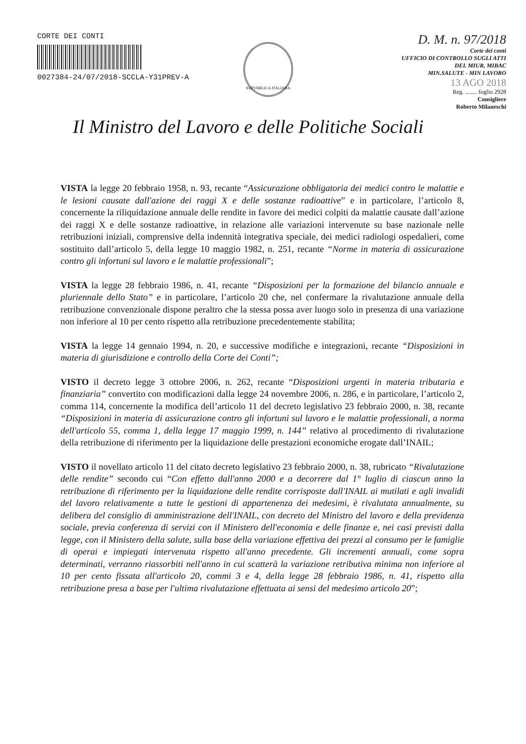CORTE DEI CONTI
0027384-24/07/2018-SCCLA-Y31PREV-A
REPVBBLICA ITALIANA
D. M. n. 97/2018
Corte dei conti
UFFICIO DI CONTROLLO SUGLI ATTI
DEL MIUR, MIBAC
MIN.SALUTE - MIN LAVORO
13 AGO 2018
Reg. ........ foglio 2928
Consigliere
Roberto Milaneschi
Il Ministro del Lavoro e delle Politiche Sociali
VISTA la legge 20 febbraio 1958, n. 93, recante “Assicurazione obbligatoria dei medici contro le malattie e le lesioni causate dall'azione dei raggi X e delle sostanze radioattive” e in particolare, l’articolo 8, concernente la riliquidazione annuale delle rendite in favore dei medici colpiti da malattie causate dall’azione dei raggi X e delle sostanze radioattive, in relazione alle variazioni intervenute su base nazionale nelle retribuzioni iniziali, comprensive della indennità integrativa speciale, dei medici radiologi ospedalieri, come sostituito dall’articolo 5, della legge 10 maggio 1982, n. 251, recante “Norme in materia di assicurazione contro gli infortuni sul lavoro e le malattie professionali”;
VISTA la legge 28 febbraio 1986, n. 41, recante “Disposizioni per la formazione del bilancio annuale e pluriennale dello Stato” e in particolare, l’articolo 20 che, nel confermare la rivalutazione annuale della retribuzione convenzionale dispone peraltro che la stessa possa aver luogo solo in presenza di una variazione non inferiore al 10 per cento rispetto alla retribuzione precedentemente stabilita;
VISTA la legge 14 gennaio 1994, n. 20, e successive modifiche e integrazioni, recante “Disposizioni in materia di giurisdizione e controllo della Corte dei Conti”;
VISTO il decreto legge 3 ottobre 2006, n. 262, recante “Disposizioni urgenti in materia tributaria e finanziaria” convertito con modificazioni dalla legge 24 novembre 2006, n. 286, e in particolare, l’articolo 2, comma 114, concernente la modifica dell’articolo 11 del decreto legislativo 23 febbraio 2000, n. 38, recante “Disposizioni in materia di assicurazione contro gli infortuni sul lavoro e le malattie professionali, a norma dell'articolo 55, comma 1, della legge 17 maggio 1999, n. 144” relativo al procedimento di rivalutazione della retribuzione di riferimento per la liquidazione delle prestazioni economiche erogate dall’INAIL;
VISTO il novellato articolo 11 del citato decreto legislativo 23 febbraio 2000, n. 38, rubricato “Rivalutazione delle rendite” secondo cui “Con effetto dall'anno 2000 e a decorrere dal 1° luglio di ciascun anno la retribuzione di riferimento per la liquidazione delle rendite corrisposte dall'INAIL ai mutilati e agli invalidi del lavoro relativamente a tutte le gestioni di appartenenza dei medesimi, è rivalutata annualmente, su delibera del consiglio di amministrazione dell'INAIL, con decreto del Ministro del lavoro e della previdenza sociale, previa conferenza di servizi con il Ministero dell'economia e delle finanze e, nei casi previsti dalla legge, con il Ministero della salute, sulla base della variazione effettiva dei prezzi al consumo per le famiglie di operai e impiegati intervenuta rispetto all'anno precedente. Gli incrementi annuali, come sopra determinati, verranno riassorbiti nell'anno in cui scatterà la variazione retributiva minima non inferiore al 10 per cento fissata all'articolo 20, commi 3 e 4, della legge 28 febbraio 1986, n. 41, rispetto alla retribuzione presa a base per l'ultima rivalutazione effettuata ai sensi del medesimo articolo 20”;